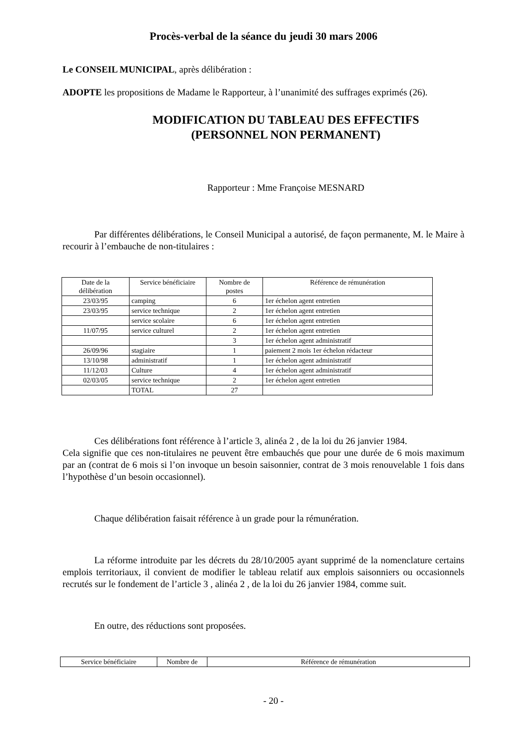Procès-verbal de la séance du jeudi 30 mars 2006
Le CONSEIL MUNICIPAL, après délibération :
ADOPTE les propositions de Madame le Rapporteur, à l’unanimité des suffrages exprimés (26).
MODIFICATION DU TABLEAU DES EFFECTIFS
(PERSONNEL NON PERMANENT)
Rapporteur : Mme Françoise MESNARD
Par différentes délibérations, le Conseil Municipal a autorisé, de façon permanente, M. le Maire à recourir à l’embauche de non-titulaires :
| Date de la délibération | Service bénéficiaire | Nombre de postes | Référence de rémunération |
| 23/03/95 | camping | 6 | 1er échelon agent entretien |
| 23/03/95 | service technique | 2 | 1er échelon agent entretien |
| | service scolaire | 6 | 1er échelon agent entretien |
| 11/07/95 | service culturel | 2 | 1er échelon agent entretien |
| | | 3 | 1er échelon agent administratif |
| 26/09/96 | stagiaire | 1 | paiement 2 mois 1er échelon rédacteur |
| 13/10/98 | administratif | 1 | 1er échelon agent administratif |
| 11/12/03 | Culture | 4 | 1er échelon agent administratif |
| 02/03/05 | service technique | 2 | 1er échelon agent entretien |
| | TOTAL | 27 | |
Ces délibérations font référence à l’article 3, alinéa 2 , de la loi du 26 janvier 1984.
Cela signifie que ces non-titulaires ne peuvent être embauchés que pour une durée de 6 mois maximum par an (contrat de 6 mois si l’on invoque un besoin saisonnier, contrat de 3 mois renouvelable 1 fois dans l’hypothèse d’un besoin occasionnel).
Chaque délibération faisait référence à un grade pour la rémunération.
La réforme introduite par les décrets du 28/10/2005 ayant supprimé de la nomenclature certains emplois territoriaux, il convient de modifier le tableau relatif aux emplois saisonniers ou occasionnels recrutés sur le fondement de l’article 3 , alinéa 2 , de la loi du 26 janvier 1984, comme suit.
En outre, des réductions sont proposées.
| Service bénéficiaire | Nombre de | Référence de rémunération |
- 20 -